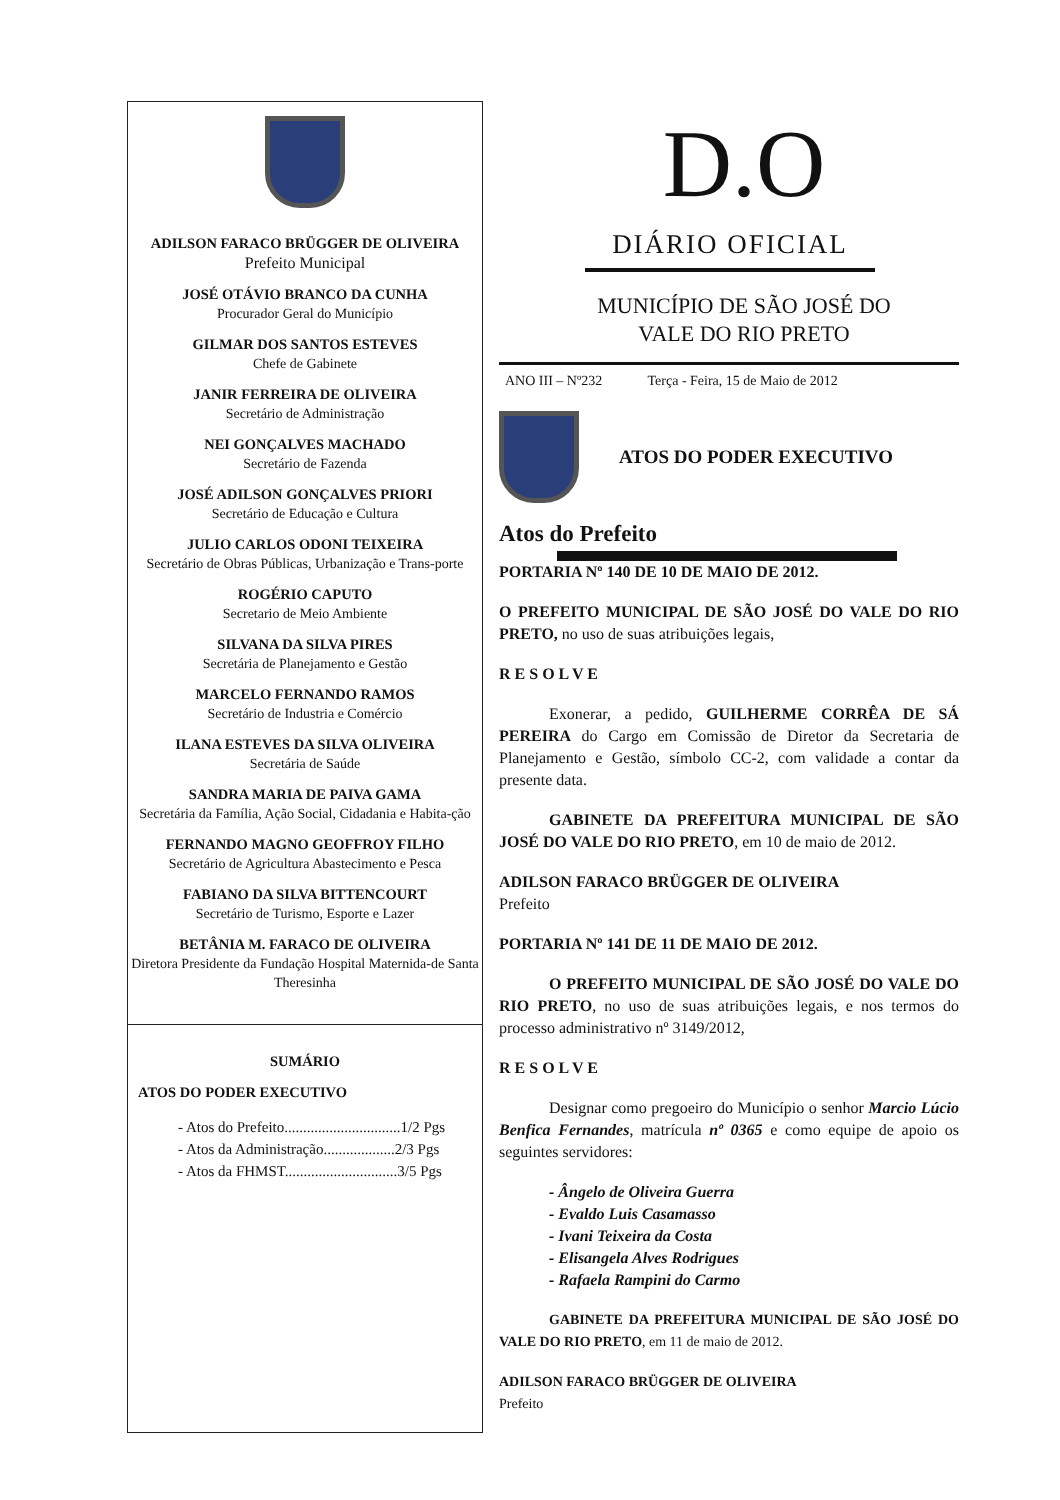ADILSON FARACO BRÜGGER DE OLIVEIRA
Prefeito Municipal
JOSÉ OTÁVIO BRANCO DA CUNHA
Procurador Geral do Município
GILMAR DOS SANTOS ESTEVES
Chefe de Gabinete
JANIR FERREIRA DE OLIVEIRA
Secretário de Administração
NEI GONÇALVES MACHADO
Secretário de Fazenda
JOSÉ ADILSON GONÇALVES PRIORI
Secretário de Educação e Cultura
JULIO CARLOS ODONI TEIXEIRA
Secretário de Obras Públicas, Urbanização e Trans-porte
ROGÉRIO CAPUTO
Secretario de Meio Ambiente
SILVANA DA SILVA PIRES
Secretária de Planejamento e Gestão
MARCELO FERNANDO RAMOS
Secretário de Industria e Comércio
ILANA ESTEVES DA SILVA OLIVEIRA
Secretária de Saúde
SANDRA MARIA DE PAIVA GAMA
Secretária da Família, Ação Social, Cidadania e Habita-ção
FERNANDO MAGNO GEOFFROY FILHO
Secretário de Agricultura Abastecimento e Pesca
FABIANO DA SILVA BITTENCOURT
Secretário de Turismo, Esporte e Lazer
BETÂNIA M. FARACO DE OLIVEIRA
Diretora Presidente da Fundação Hospital Maternida-de Santa Theresinha
SUMÁRIO
ATOS DO PODER EXECUTIVO
- Atos do Prefeito...............................1/2 Pgs
- Atos da Administração...................2/3 Pgs
- Atos da FHMST..............................3/5 Pgs
D.O
DIÁRIO OFICIAL
MUNICÍPIO DE SÃO JOSÉ DO
VALE DO RIO PRETO
ANO III – Nº232 Terça - Feira, 15 de Maio de 2012
ATOS DO PODER EXECUTIVO
Atos do Prefeito
PORTARIA Nº 140 DE 10 DE MAIO DE 2012.
O PREFEITO MUNICIPAL DE SÃO JOSÉ DO VALE DO RIO PRETO, no uso de suas atribuições legais,
R E S O L V E
Exonerar, a pedido, GUILHERME CORRÊA DE SÁ PEREIRA do Cargo em Comissão de Diretor da Secretaria de Planejamento e Gestão, símbolo CC-2, com validade a contar da presente data.
GABINETE DA PREFEITURA MUNICIPAL DE SÃO JOSÉ DO VALE DO RIO PRETO, em 10 de maio de 2012.
ADILSON FARACO BRÜGGER DE OLIVEIRA
Prefeito
PORTARIA Nº 141 DE 11 DE MAIO DE 2012.
O PREFEITO MUNICIPAL DE SÃO JOSÉ DO VALE DO RIO PRETO, no uso de suas atribuições legais, e nos termos do processo administrativo nº 3149/2012,
R E S O L V E
Designar como pregoeiro do Município o senhor Marcio Lúcio Benfica Fernandes, matrícula nº 0365 e como equipe de apoio os seguintes servidores:
- Ângelo de Oliveira Guerra
- Evaldo Luis Casamasso
- Ivani Teixeira da Costa
- Elisangela Alves Rodrigues
- Rafaela Rampini do Carmo
GABINETE DA PREFEITURA MUNICIPAL DE SÃO JOSÉ DO VALE DO RIO PRETO, em 11 de maio de 2012.
ADILSON FARACO BRÜGGER DE OLIVEIRA
Prefeito